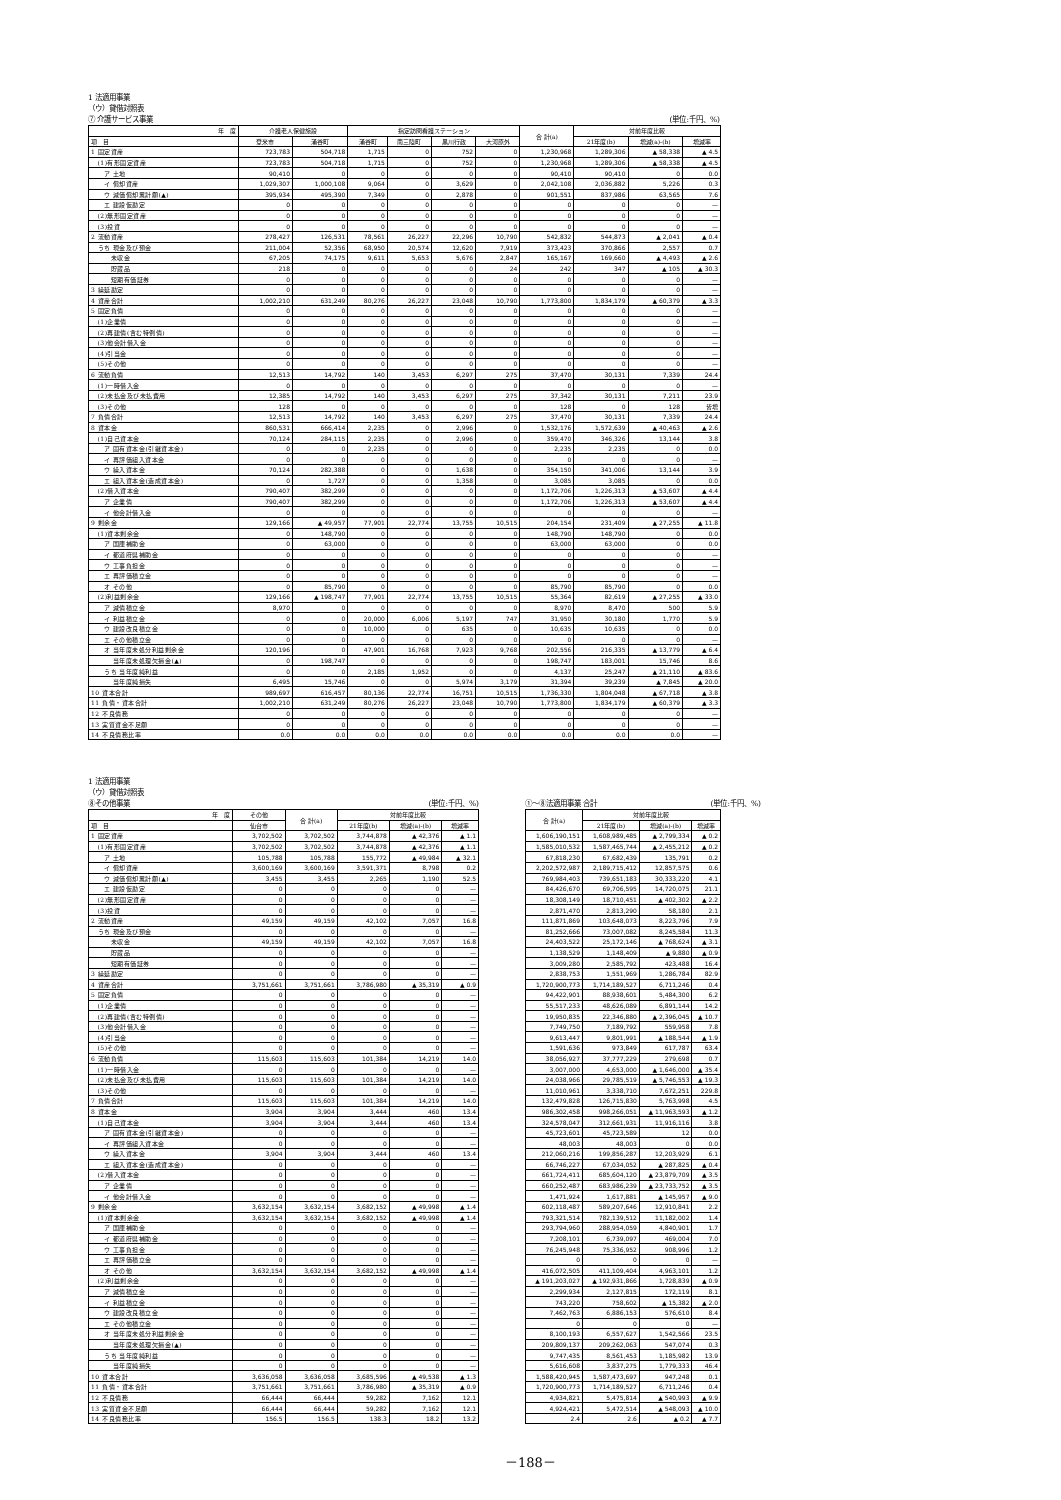1 法適用事業
（ウ）貸借対照表
⑦ 介護サービス事業 (単位:千円、%)
| 年 度 | 介護老人保健施設 | | 指定訪問看護ステーション | | | | 合 計(a) | 対前年度比較 | | |
| --- | --- | --- | --- | --- | --- | --- | --- | --- | --- | --- |
| 項 目 | 登米市 | 涌谷町 | 涌谷町 | 南三陸町 | 黒川行政 | 大河原外 | | 21年度(b) | 増減(a)-(b) | 増減率 |
| 1 固定資産 | 723,783 | 504,718 | 1,715 | 0 | 752 | 0 | 1,230,968 | 1,289,306 | ▲ 58,338 | ▲ 4.5 |
| (1)有形固定資産 | 723,783 | 504,718 | 1,715 | 0 | 752 | 0 | 1,230,968 | 1,289,306 | ▲ 58,338 | ▲ 4.5 |
| ア 土地 | 90,410 | 0 | 0 | 0 | 0 | 0 | 90,410 | 90,410 | 0 | 0.0 |
| イ 償却資産 | 1,029,307 | 1,000,108 | 9,064 | 0 | 3,629 | 0 | 2,042,108 | 2,036,882 | 5,226 | 0.3 |
| ウ 減価償却累計額(▲) | 395,934 | 495,390 | 7,349 | 0 | 2,878 | 0 | 901,551 | 837,986 | 63,565 | 7.6 |
| エ 建設仮勘定 | 0 | 0 | 0 | 0 | 0 | 0 | 0 | 0 | 0 | — |
| (2)無形固定資産 | 0 | 0 | 0 | 0 | 0 | 0 | 0 | 0 | 0 | — |
| (3)投資 | 0 | 0 | 0 | 0 | 0 | 0 | 0 | 0 | 0 | — |
| 2 流動資産 | 278,427 | 126,531 | 78,561 | 26,227 | 22,296 | 10,790 | 542,832 | 544,873 | ▲ 2,041 | ▲ 0.4 |
| うち 現金及び預金 | 211,004 | 52,356 | 68,950 | 20,574 | 12,620 | 7,919 | 373,423 | 370,866 | 2,557 | 0.7 |
| 未収金 | 67,205 | 74,175 | 9,611 | 5,653 | 5,676 | 2,847 | 165,167 | 169,660 | ▲ 4,493 | ▲ 2.6 |
| 貯蔵品 | 218 | 0 | 0 | 0 | 0 | 24 | 242 | 347 | ▲ 105 | ▲ 30.3 |
| 短期有価証券 | 0 | 0 | 0 | 0 | 0 | 0 | 0 | 0 | 0 | — |
| 3 繰延勘定 | 0 | 0 | 0 | 0 | 0 | 0 | 0 | 0 | 0 | — |
| 4 資産合計 | 1,002,210 | 631,249 | 80,276 | 26,227 | 23,048 | 10,790 | 1,773,800 | 1,834,179 | ▲ 60,379 | ▲ 3.3 |
| 5 固定負債 | 0 | 0 | 0 | 0 | 0 | 0 | 0 | 0 | 0 | — |
| (1)企業債 | 0 | 0 | 0 | 0 | 0 | 0 | 0 | 0 | 0 | — |
| (2)再建債(含む特例債) | 0 | 0 | 0 | 0 | 0 | 0 | 0 | 0 | 0 | — |
| (3)他会計借入金 | 0 | 0 | 0 | 0 | 0 | 0 | 0 | 0 | 0 | — |
| (4)引当金 | 0 | 0 | 0 | 0 | 0 | 0 | 0 | 0 | 0 | — |
| (5)その他 | 0 | 0 | 0 | 0 | 0 | 0 | 0 | 0 | 0 | — |
| 6 流動負債 | 12,513 | 14,792 | 140 | 3,453 | 6,297 | 275 | 37,470 | 30,131 | 7,339 | 24.4 |
| (1)一時借入金 | 0 | 0 | 0 | 0 | 0 | 0 | 0 | 0 | 0 | — |
| (2)未払金及び未払費用 | 12,385 | 14,792 | 140 | 3,453 | 6,297 | 275 | 37,342 | 30,131 | 7,211 | 23.9 |
| (3)その他 | 128 | 0 | 0 | 0 | 0 | 0 | 128 | 0 | 128 | 皆増 |
| 7 負債合計 | 12,513 | 14,792 | 140 | 3,453 | 6,297 | 275 | 37,470 | 30,131 | 7,339 | 24.4 |
| 8 資本金 | 860,531 | 666,414 | 2,235 | 0 | 2,996 | 0 | 1,532,176 | 1,572,639 | ▲ 40,463 | ▲ 2.6 |
| (1)自己資本金 | 70,124 | 284,115 | 2,235 | 0 | 2,996 | 0 | 359,470 | 346,326 | 13,144 | 3.8 |
| ア 固有資本金(引継資本金) | 0 | 0 | 2,235 | 0 | 0 | 0 | 2,235 | 2,235 | 0 | 0.0 |
| イ 再評価組入資本金 | 0 | 0 | 0 | 0 | 0 | 0 | 0 | 0 | 0 | — |
| ウ 繰入資本金 | 70,124 | 282,388 | 0 | 0 | 1,638 | 0 | 354,150 | 341,006 | 13,144 | 3.9 |
| エ 組入資本金(造成資本金) | 0 | 1,727 | 0 | 0 | 1,358 | 0 | 3,085 | 3,085 | 0 | 0.0 |
| (2)借入資本金 | 790,407 | 382,299 | 0 | 0 | 0 | 0 | 1,172,706 | 1,226,313 | ▲ 53,607 | ▲ 4.4 |
| ア 企業債 | 790,407 | 382,299 | 0 | 0 | 0 | 0 | 1,172,706 | 1,226,313 | ▲ 53,607 | ▲ 4.4 |
| イ 他会計借入金 | 0 | 0 | 0 | 0 | 0 | 0 | 0 | 0 | 0 | — |
| 9 剰余金 | 129,166 | ▲ 49,957 | 77,901 | 22,774 | 13,755 | 10,515 | 204,154 | 231,409 | ▲ 27,255 | ▲ 11.8 |
| (1)資本剰余金 | 0 | 148,790 | 0 | 0 | 0 | 0 | 148,790 | 148,790 | 0 | 0.0 |
| ア 国庫補助金 | 0 | 63,000 | 0 | 0 | 0 | 0 | 63,000 | 63,000 | 0 | 0.0 |
| イ 都道府県補助金 | 0 | 0 | 0 | 0 | 0 | 0 | 0 | 0 | 0 | — |
| ウ 工事負担金 | 0 | 0 | 0 | 0 | 0 | 0 | 0 | 0 | 0 | — |
| エ 再評価積立金 | 0 | 0 | 0 | 0 | 0 | 0 | 0 | 0 | 0 | — |
| オ その他 | 0 | 85,790 | 0 | 0 | 0 | 0 | 85,790 | 85,790 | 0 | 0.0 |
| (2)利益剰余金 | 129,166 | ▲ 198,747 | 77,901 | 22,774 | 13,755 | 10,515 | 55,364 | 82,619 | ▲ 27,255 | ▲ 33.0 |
| ア 減債積立金 | 8,970 | 0 | 0 | 0 | 0 | 0 | 8,970 | 8,470 | 500 | 5.9 |
| イ 利益積立金 | 0 | 0 | 20,000 | 6,006 | 5,197 | 747 | 31,950 | 30,180 | 1,770 | 5.9 |
| ウ 建設改良積立金 | 0 | 0 | 10,000 | 0 | 635 | 0 | 10,635 | 10,635 | 0 | 0.0 |
| エ その他積立金 | 0 | 0 | 0 | 0 | 0 | 0 | 0 | 0 | 0 | — |
| オ 当年度未処分利益剰余金 | 120,196 | 0 | 47,901 | 16,768 | 7,923 | 9,768 | 202,556 | 216,335 | ▲ 13,779 | ▲ 6.4 |
| 当年度未処理欠損金(▲) | 0 | 198,747 | 0 | 0 | 0 | 0 | 198,747 | 183,001 | 15,746 | 8.6 |
| うち 当年度純利益 | 0 | 0 | 2,185 | 1,952 | 0 | 0 | 4,137 | 25,247 | ▲ 21,110 | ▲ 83.6 |
| 当年度純損失 | 6,495 | 15,746 | 0 | 0 | 5,974 | 3,179 | 31,394 | 39,239 | ▲ 7,845 | ▲ 20.0 |
| 10 資本合計 | 989,697 | 616,457 | 80,136 | 22,774 | 16,751 | 10,515 | 1,736,330 | 1,804,048 | ▲ 67,718 | ▲ 3.8 |
| 11 負債・資本合計 | 1,002,210 | 631,249 | 80,276 | 26,227 | 23,048 | 10,790 | 1,773,800 | 1,834,179 | ▲ 60,379 | ▲ 3.3 |
| 12 不良債務 | 0 | 0 | 0 | 0 | 0 | 0 | 0 | 0 | 0 | — |
| 13 実質資金不足額 | 0 | 0 | 0 | 0 | 0 | 0 | 0 | 0 | 0 | — |
| 14 不良債務比率 | 0.0 | 0.0 | 0.0 | 0.0 | 0.0 | 0.0 | 0.0 | 0.0 | 0.0 | — |
1 法適用事業
（ウ）貸借対照表
⑧その他事業 (単位:千円、%)
| 年 度 | その他 | 合 計(a) | 対前年度比較 | | |
| --- | --- | --- | --- | --- | --- |
| 項 目 | 仙台市 | | 21年度(b) | 増減(a)-(b) | 増減率 |
| 1 固定資産 | 3,702,502 | 3,702,502 | 3,744,878 | ▲ 42,376 | ▲ 1.1 |
| (1)有形固定資産 | 3,702,502 | 3,702,502 | 3,744,878 | ▲ 42,376 | ▲ 1.1 |
| ア 土地 | 105,788 | 105,788 | 155,772 | ▲ 49,984 | ▲ 32.1 |
| イ 償却資産 | 3,600,169 | 3,600,169 | 3,591,371 | 8,798 | 0.2 |
| ウ 減価償却累計額(▲) | 3,455 | 3,455 | 2,265 | 1,190 | 52.5 |
| エ 建設仮勘定 | 0 | 0 | 0 | 0 | — |
| (2)無形固定資産 | 0 | 0 | 0 | 0 | — |
| (3)投資 | 0 | 0 | 0 | 0 | — |
| 2 流動資産 | 49,159 | 49,159 | 42,102 | 7,057 | 16.8 |
| うち 現金及び預金 | 0 | 0 | 0 | 0 | — |
| 未収金 | 49,159 | 49,159 | 42,102 | 7,057 | 16.8 |
| 貯蔵品 | 0 | 0 | 0 | 0 | — |
| 短期有価証券 | 0 | 0 | 0 | 0 | — |
| 3 繰延勘定 | 0 | 0 | 0 | 0 | — |
| 4 資産合計 | 3,751,661 | 3,751,661 | 3,786,980 | ▲ 35,319 | ▲ 0.9 |
| 5 固定負債 | 0 | 0 | 0 | 0 | — |
| (1)企業債 | 0 | 0 | 0 | 0 | — |
| (2)再建債(含む特例債) | 0 | 0 | 0 | 0 | — |
| (3)他会計借入金 | 0 | 0 | 0 | 0 | — |
| (4)引当金 | 0 | 0 | 0 | 0 | — |
| (5)その他 | 0 | 0 | 0 | 0 | — |
| 6 流動負債 | 115,603 | 115,603 | 101,384 | 14,219 | 14.0 |
| (1)一時借入金 | 0 | 0 | 0 | 0 | — |
| (2)未払金及び未払費用 | 115,603 | 115,603 | 101,384 | 14,219 | 14.0 |
| (3)その他 | 0 | 0 | 0 | 0 | — |
| 7 負債合計 | 115,603 | 115,603 | 101,384 | 14,219 | 14.0 |
| 8 資本金 | 3,904 | 3,904 | 3,444 | 460 | 13.4 |
| (1)自己資本金 | 3,904 | 3,904 | 3,444 | 460 | 13.4 |
| ア 固有資本金(引継資本金) | 0 | 0 | 0 | 0 | — |
| イ 再評価組入資本金 | 0 | 0 | 0 | 0 | — |
| ウ 繰入資本金 | 3,904 | 3,904 | 3,444 | 460 | 13.4 |
| エ 組入資本金(造成資本金) | 0 | 0 | 0 | 0 | — |
| (2)借入資本金 | 0 | 0 | 0 | 0 | — |
| ア 企業債 | 0 | 0 | 0 | 0 | — |
| イ 他会計借入金 | 0 | 0 | 0 | 0 | — |
| 9 剰余金 | 3,632,154 | 3,632,154 | 3,682,152 | ▲ 49,998 | ▲ 1.4 |
| (1)資本剰余金 | 3,632,154 | 3,632,154 | 3,682,152 | ▲ 49,998 | ▲ 1.4 |
| ア 国庫補助金 | 0 | 0 | 0 | 0 | — |
| イ 都道府県補助金 | 0 | 0 | 0 | 0 | — |
| ウ 工事負担金 | 0 | 0 | 0 | 0 | — |
| エ 再評価積立金 | 0 | 0 | 0 | 0 | — |
| オ その他 | 3,632,154 | 3,632,154 | 3,682,152 | ▲ 49,998 | ▲ 1.4 |
| (2)利益剰余金 | 0 | 0 | 0 | 0 | — |
| ア 減債積立金 | 0 | 0 | 0 | 0 | — |
| イ 利益積立金 | 0 | 0 | 0 | 0 | — |
| ウ 建設改良積立金 | 0 | 0 | 0 | 0 | — |
| エ その他積立金 | 0 | 0 | 0 | 0 | — |
| オ 当年度未処分利益剰余金 | 0 | 0 | 0 | 0 | — |
| 当年度未処理欠損金(▲) | 0 | 0 | 0 | 0 | — |
| うち 当年度純利益 | 0 | 0 | 0 | 0 | — |
| 当年度純損失 | 0 | 0 | 0 | 0 | — |
| 10 資本合計 | 3,636,058 | 3,636,058 | 3,685,596 | ▲ 49,538 | ▲ 1.3 |
| 11 負債・資本合計 | 3,751,661 | 3,751,661 | 3,786,980 | ▲ 35,319 | ▲ 0.9 |
| 12 不良債務 | 66,444 | 66,444 | 59,282 | 7,162 | 12.1 |
| 13 実質資金不足額 | 66,444 | 66,444 | 59,282 | 7,162 | 12.1 |
| 14 不良債務比率 | 156.5 | 156.5 | 138.3 | 18.2 | 13.2 |
①～⑧法適用事業 合計 (単位:千円、%)
| 合 計(a) | 対前年度比較 | | |
| --- | --- | --- | --- |
| | 21年度(b) | 増減(a)-(b) | 増減率 |
| 1,606,190,151 | 1,608,989,485 | ▲ 2,799,334 | ▲ 0.2 |
| 1,585,010,532 | 1,587,465,744 | ▲ 2,455,212 | ▲ 0.2 |
| 67,818,230 | 67,682,439 | 135,791 | 0.2 |
| 2,202,572,987 | 2,189,715,412 | 12,857,575 | 0.6 |
| 769,984,403 | 739,651,183 | 30,333,220 | 4.1 |
| 84,426,670 | 69,706,595 | 14,720,075 | 21.1 |
| 18,308,149 | 18,710,451 | ▲ 402,302 | ▲ 2.2 |
| 2,871,470 | 2,813,290 | 58,180 | 2.1 |
| 111,871,869 | 103,648,073 | 8,223,796 | 7.9 |
| 81,252,666 | 73,007,082 | 8,245,584 | 11.3 |
| 24,403,522 | 25,172,146 | ▲ 768,624 | ▲ 3.1 |
| 1,138,529 | 1,148,409 | ▲ 9,880 | ▲ 0.9 |
| 3,009,280 | 2,585,792 | 423,488 | 16.4 |
| 2,838,753 | 1,551,969 | 1,286,784 | 82.9 |
| 1,720,900,773 | 1,714,189,527 | 6,711,246 | 0.4 |
| 94,422,901 | 88,938,601 | 5,484,300 | 6.2 |
| 55,517,233 | 48,626,089 | 6,891,144 | 14.2 |
| 19,950,835 | 22,346,880 | ▲ 2,396,045 | ▲ 10.7 |
| 7,749,750 | 7,189,792 | 559,958 | 7.8 |
| 9,613,447 | 9,801,991 | ▲ 188,544 | ▲ 1.9 |
| 1,591,636 | 973,849 | 617,787 | 63.4 |
| 38,056,927 | 37,777,229 | 279,698 | 0.7 |
| 3,007,000 | 4,653,000 | ▲ 1,646,000 | ▲ 35.4 |
| 24,038,966 | 29,785,519 | ▲ 5,746,553 | ▲ 19.3 |
| 11,010,961 | 3,338,710 | 7,672,251 | 229.8 |
| 132,479,828 | 126,715,830 | 5,763,998 | 4.5 |
| 986,302,458 | 998,266,051 | ▲ 11,963,593 | ▲ 1.2 |
| 324,578,047 | 312,661,931 | 11,916,116 | 3.8 |
| 45,723,601 | 45,723,589 | 12 | 0.0 |
| 48,003 | 48,003 | 0 | 0.0 |
| 212,060,216 | 199,856,287 | 12,203,929 | 6.1 |
| 66,746,227 | 67,034,052 | ▲ 287,825 | ▲ 0.4 |
| 661,724,411 | 685,604,120 | ▲ 23,879,709 | ▲ 3.5 |
| 660,252,487 | 683,986,239 | ▲ 23,733,752 | ▲ 3.5 |
| 1,471,924 | 1,617,881 | ▲ 145,957 | ▲ 9.0 |
| 602,118,487 | 589,207,646 | 12,910,841 | 2.2 |
| 793,321,514 | 782,139,512 | 11,182,002 | 1.4 |
| 293,794,960 | 288,954,059 | 4,840,901 | 1.7 |
| 7,208,101 | 6,739,097 | 469,004 | 7.0 |
| 76,245,948 | 75,336,952 | 908,996 | 1.2 |
| 0 | 0 | 0 | — |
| 416,072,505 | 411,109,404 | 4,963,101 | 1.2 |
| ▲ 191,203,027 | ▲ 192,931,866 | 1,728,839 | ▲ 0.9 |
| 2,299,934 | 2,127,815 | 172,119 | 8.1 |
| 743,220 | 758,602 | ▲ 15,382 | ▲ 2.0 |
| 7,462,763 | 6,886,153 | 576,610 | 8.4 |
| 0 | 0 | 0 | — |
| 8,100,193 | 6,557,627 | 1,542,566 | 23.5 |
| 209,809,137 | 209,262,063 | 547,074 | 0.3 |
| 9,747,435 | 8,561,453 | 1,185,982 | 13.9 |
| 5,616,608 | 3,837,275 | 1,779,333 | 46.4 |
| 1,588,420,945 | 1,587,473,697 | 947,248 | 0.1 |
| 1,720,900,773 | 1,714,189,527 | 6,711,246 | 0.4 |
| 4,934,821 | 5,475,814 | ▲ 540,993 | ▲ 9.9 |
| 4,924,421 | 5,472,514 | ▲ 548,093 | ▲ 10.0 |
| 2.4 | 2.6 | ▲ 0.2 | ▲ 7.7 |
－188－